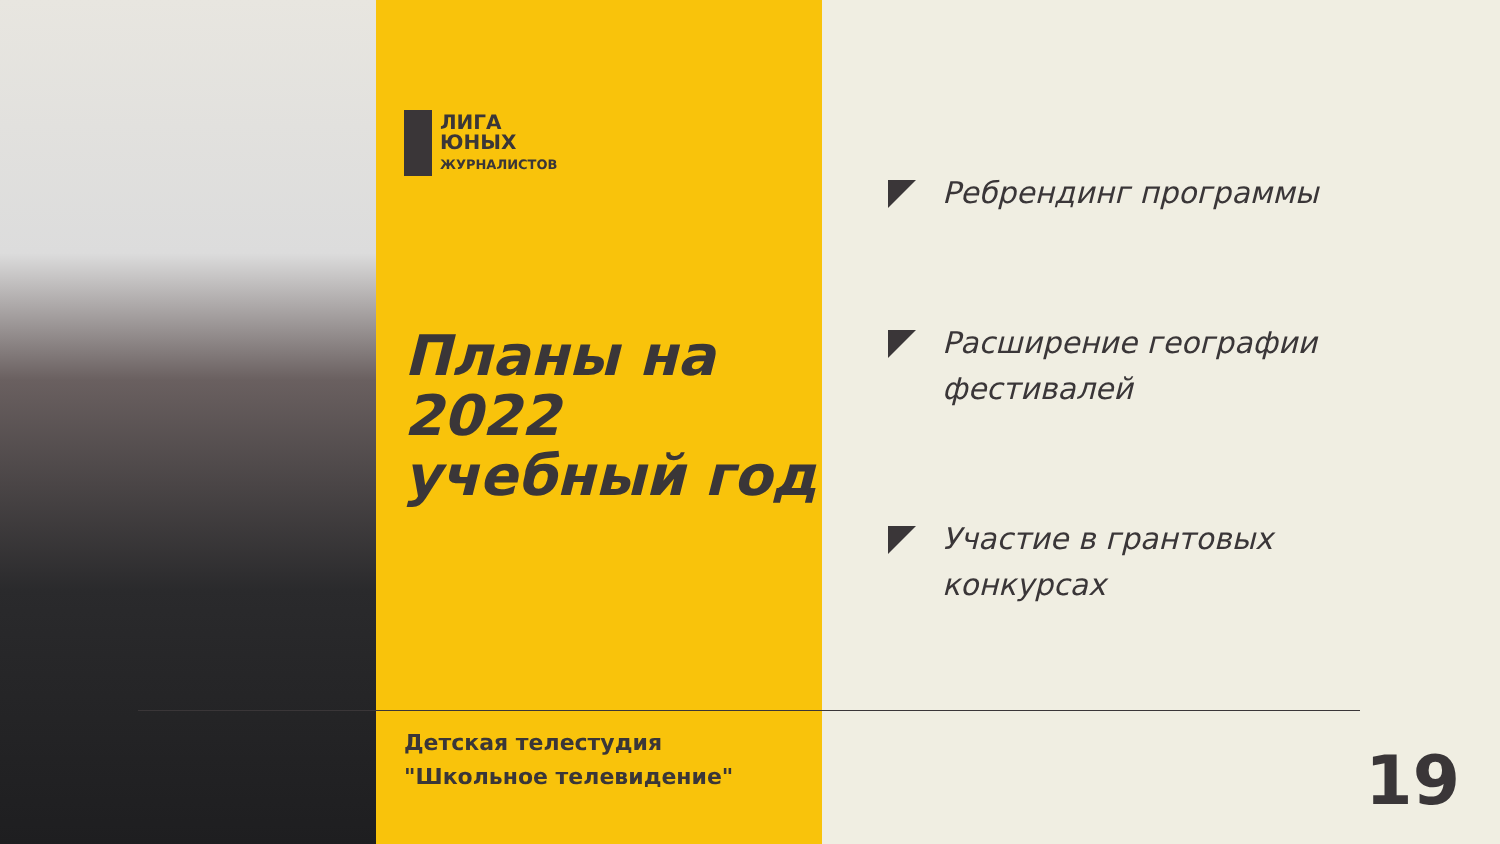ЛИГА
ЮНЫХ
ЖУРНАЛИСТОВ
Планы на
2022
учебный год
Детская телестудия
"Школьное телевидение"
Ребрендинг программы
Расширение географии
фестивалей
Участие в грантовых
конкурсах
19